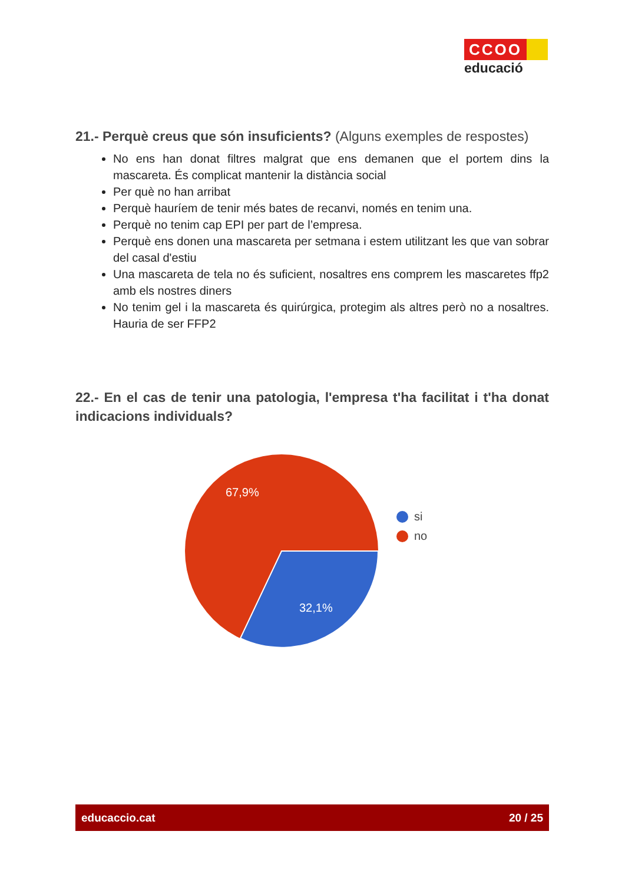CCOO
educació
21.- Perquè creus que són insuficients? (Alguns exemples de respostes)
No ens han donat filtres malgrat que ens demanen que el portem dins la mascareta. És complicat mantenir la distància social
Per què no han arribat
Perquè hauríem de tenir més bates de recanvi, només en tenim una.
Perquè no tenim cap EPI per part de l’empresa.
Perquè ens donen una mascareta per setmana i estem utilitzant les que van sobrar del casal d'estiu
Una mascareta de tela no és suficient, nosaltres ens comprem les mascaretes ffp2 amb els nostres diners
No tenim gel i la mascareta és quirúrgica, protegim als altres però no a nosaltres. Hauria de ser FFP2
22.- En el cas de tenir una patologia, l'empresa t'ha facilitat i t'ha donat indicacions individuals?
67,9%
32,1%
si
no
educaccio.cat 20 / 25